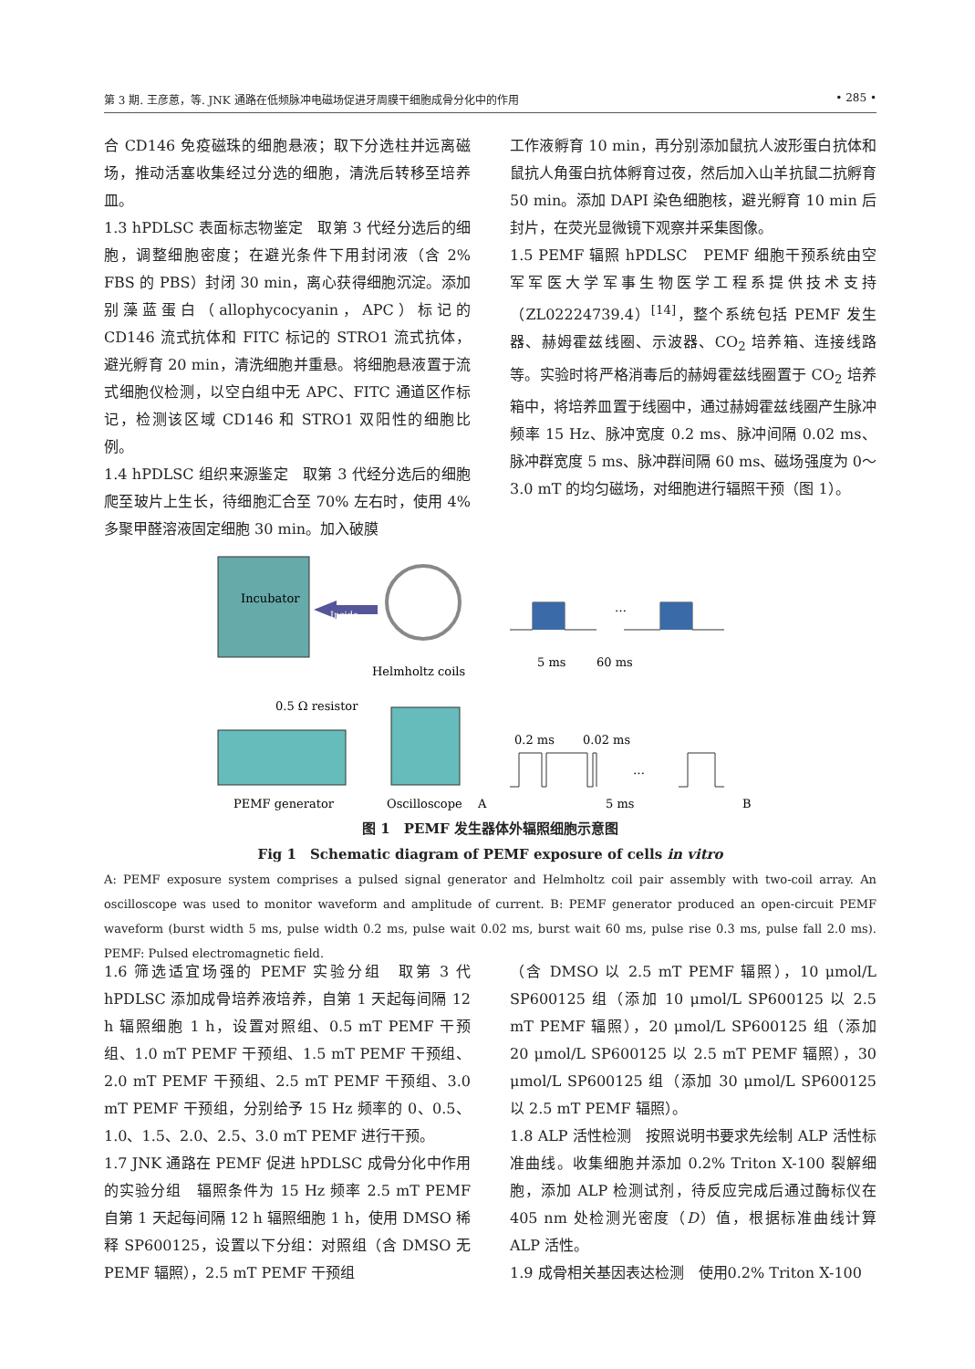第 3 期. 王彦蒽，等. JNK 通路在低频脉冲电磁场促进牙周膜干细胞成骨分化中的作用 • 285 •
合 CD146 免疫磁珠的细胞悬液；取下分选柱并远离磁场，推动活塞收集经过分选的细胞，清洗后转移至培养皿。
1.3 hPDLSC 表面标志物鉴定　取第 3 代经分选后的细胞，调整细胞密度；在避光条件下用封闭液（含 2% FBS 的 PBS）封闭 30 min，离心获得细胞沉淀。添加别藻蓝蛋白（allophycocyanin，APC）标记的 CD146 流式抗体和 FITC 标记的 STRO1 流式抗体，避光孵育 20 min，清洗细胞并重悬。将细胞悬液置于流式细胞仪检测，以空白组中无 APC、FITC 通道区作标记，检测该区域 CD146 和 STRO1 双阳性的细胞比例。
1.4 hPDLSC 组织来源鉴定　取第 3 代经分选后的细胞爬至玻片上生长，待细胞汇合至 70% 左右时，使用 4% 多聚甲醛溶液固定细胞 30 min。加入破膜
工作液孵育 10 min，再分别添加鼠抗人波形蛋白抗体和鼠抗人角蛋白抗体孵育过夜，然后加入山羊抗鼠二抗孵育 50 min。添加 DAPI 染色细胞核，避光孵育 10 min 后封片，在荧光显微镜下观察并采集图像。
1.5 PEMF 辐照 hPDLSC　PEMF 细胞干预系统由空军军医大学军事生物医学工程系提供技术支持（ZL02224739.4）<sup>[14]</sup>，整个系统包括 PEMF 发生器、赫姆霍兹线圈、示波器、CO<sub>2</sub> 培养箱、连接线路等。实验时将严格消毒后的赫姆霍兹线圈置于 CO<sub>2</sub> 培养箱中，将培养皿置于线圈中，通过赫姆霍兹线圈产生脉冲频率 15 Hz、脉冲宽度 0.2 ms、脉冲间隔 0.02 ms、脉冲群宽度 5 ms、脉冲群间隔 60 ms、磁场强度为 0～3.0 mT 的均匀磁场，对细胞进行辐照干预（图 1）。
Incubator
Inside
Helmholtz coils
0.5 Ω resistor
PEMF generator
Oscilloscope
A
…
5 ms
60 ms
0.2 ms
0.02 ms
…
5 ms
B
图 1　PEMF 发生器体外辐照细胞示意图
Fig 1　Schematic diagram of PEMF exposure of cells in vitro
A: PEMF exposure system comprises a pulsed signal generator and Helmholtz coil pair assembly with two-coil array. An oscilloscope was used to monitor waveform and amplitude of current. B: PEMF generator produced an open-circuit PEMF waveform (burst width 5 ms, pulse width 0.2 ms, pulse wait 0.02 ms, burst wait 60 ms, pulse rise 0.3 ms, pulse fall 2.0 ms). PEMF: Pulsed electromagnetic field.
1.6 筛选适宜场强的 PEMF 实验分组　取第 3 代 hPDLSC 添加成骨培养液培养，自第 1 天起每间隔 12 h 辐照细胞 1 h，设置对照组、0.5 mT PEMF 干预组、1.0 mT PEMF 干预组、1.5 mT PEMF 干预组、2.0 mT PEMF 干预组、2.5 mT PEMF 干预组、3.0 mT PEMF 干预组，分别给予 15 Hz 频率的 0、0.5、1.0、1.5、2.0、2.5、3.0 mT PEMF 进行干预。
1.7 JNK 通路在 PEMF 促进 hPDLSC 成骨分化中作用的实验分组　辐照条件为 15 Hz 频率 2.5 mT PEMF 自第 1 天起每间隔 12 h 辐照细胞 1 h，使用 DMSO 稀释 SP600125，设置以下分组：对照组（含 DMSO 无 PEMF 辐照），2.5 mT PEMF 干预组
（含 DMSO 以 2.5 mT PEMF 辐照），10 μmol/L SP600125 组（添加 10 μmol/L SP600125 以 2.5 mT PEMF 辐照），20 μmol/L SP600125 组（添加 20 μmol/L SP600125 以 2.5 mT PEMF 辐照），30 μmol/L SP600125 组（添加 30 μmol/L SP600125 以 2.5 mT PEMF 辐照）。
1.8 ALP 活性检测　按照说明书要求先绘制 ALP 活性标准曲线。收集细胞并添加 0.2% Triton X-100 裂解细胞，添加 ALP 检测试剂，待反应完成后通过酶标仪在 405 nm 处检测光密度（D）值，根据标准曲线计算 ALP 活性。
1.9 成骨相关基因表达检测　使用0.2% Triton X-100